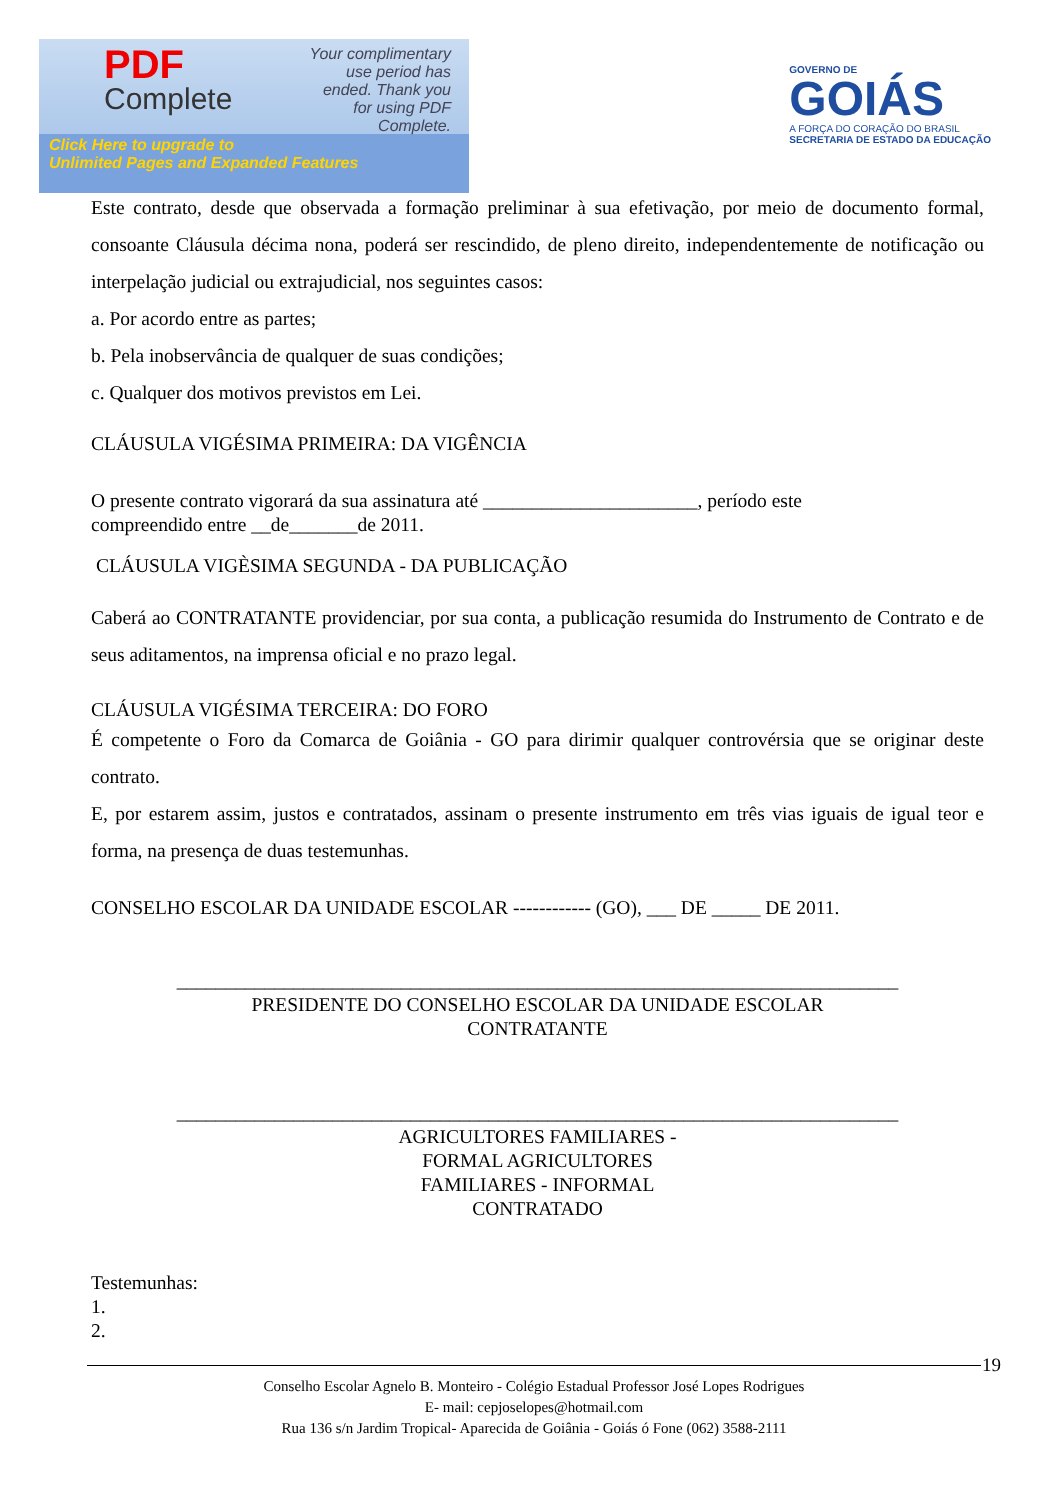PDF
Complete
Your complimentary use period has ended. Thank you for using PDF Complete.
Click Here to upgrade to
Unlimited Pages and Expanded Features
GOVERNO DE
GOIÁS
A FORÇA DO CORAÇÃO DO BRASIL
SECRETARIA DE ESTADO DA EDUCAÇÃO
Este contrato, desde que observada a formação preliminar à sua efetivação, por meio de documento formal, consoante Cláusula décima nona, poderá ser rescindido, de pleno direito, independentemente de notificação ou interpelação judicial ou extrajudicial, nos seguintes casos:
a. Por acordo entre as partes;
b. Pela inobservância de qualquer de suas condições;
c. Qualquer dos motivos previstos em Lei.
CLÁUSULA VIGÉSIMA PRIMEIRA: DA VIGÊNCIA
O presente contrato vigorará da sua assinatura até ______________________, período este compreendido entre __de_______de 2011.
CLÁUSULA VIGÈSIMA SEGUNDA - DA PUBLICAÇÃO
Caberá ao CONTRATANTE providenciar, por sua conta, a publicação resumida do Instrumento de Contrato e de seus aditamentos, na imprensa oficial e no prazo legal.
CLÁUSULA VIGÉSIMA TERCEIRA: DO FORO
É competente o Foro da Comarca de Goiânia - GO para dirimir qualquer controvérsia que se originar deste contrato.
E, por estarem assim, justos e contratados, assinam o presente instrumento em três vias iguais de igual teor e forma, na presença de duas testemunhas.
CONSELHO ESCOLAR DA UNIDADE ESCOLAR ------------ (GO), ___ DE _____ DE 2011.
__________________________________________________________________________
PRESIDENTE DO CONSELHO ESCOLAR DA UNIDADE ESCOLAR
CONTRATANTE
__________________________________________________________________________
AGRICULTORES FAMILIARES -
FORMAL AGRICULTORES
FAMILIARES - INFORMAL
CONTRATADO
Testemunhas:
1.
2.
19
Conselho Escolar Agnelo B. Monteiro - Colégio Estadual Professor José Lopes Rodrigues
E- mail: cepjoselopes@hotmail.com
Rua 136 s/n Jardim Tropical- Aparecida de Goiânia - Goiás ó Fone (062) 3588-2111